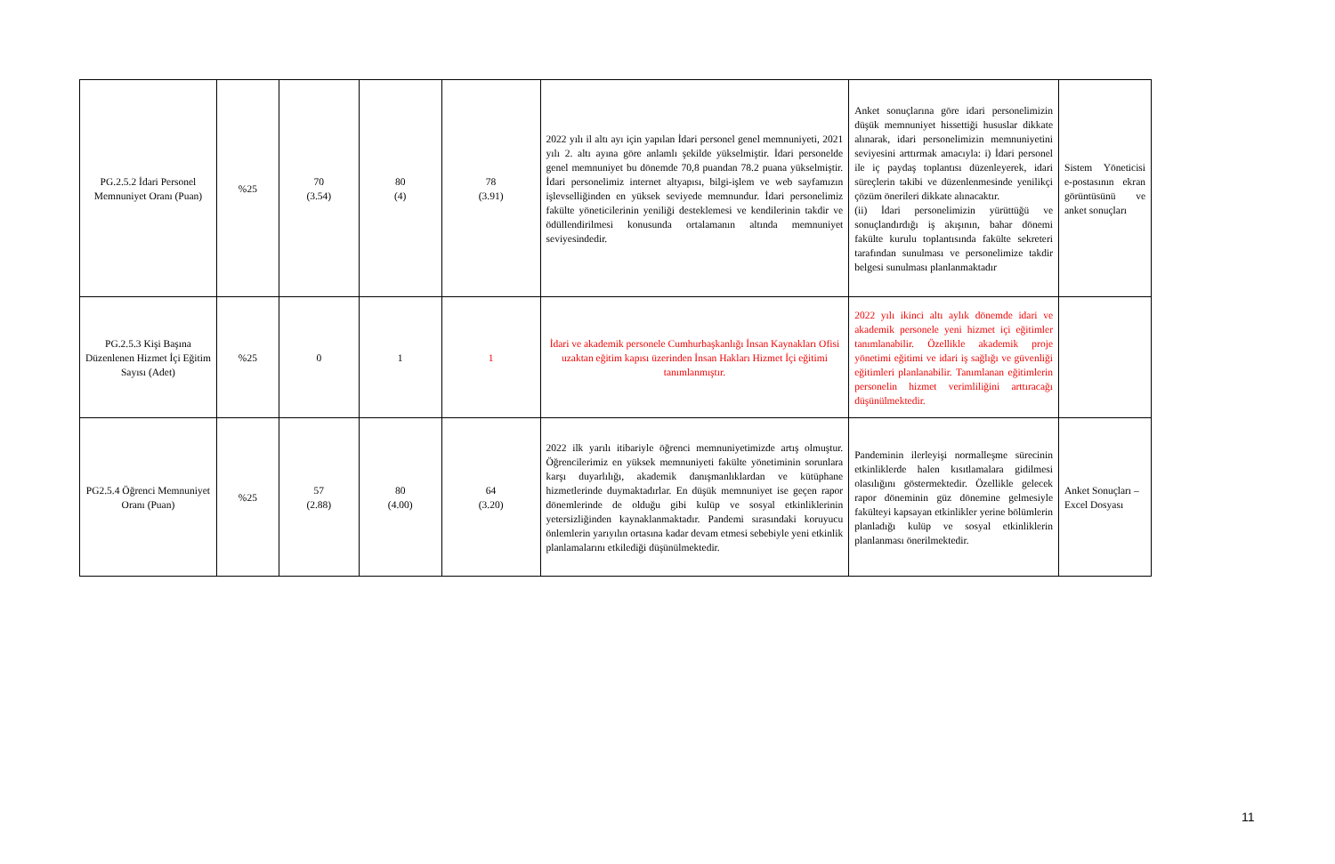| PG.2.5.2 İdari Personel Memnuniyet Oranı (Puan) | %25 | 70 (3.54) | 80 (4) | 78 (3.91) | 2022 yılı il altı ayı için yapılan İdari personel genel memnuniyeti, 2021 yılı 2. altı ayına göre anlamlı şekilde yükselmiştir. İdari personelde genel memnuniyet bu dönemde 70,8 puandan 78.2 puana yükselmiştir. İdari personelimiz internet altyapısı, bilgi-işlem ve web sayfamızın işlevselliğinden en yüksek seviyede memnundur. İdari personelimiz fakülte yöneticilerinin yeniliği desteklemesi ve kendilerinin takdir ve ödüllendirilmesi konusunda ortalamanın altında memnuniyet seviyesindedir. | Anket sonuçlarına göre idari personelimizin düşük memnuniyet hissettiği hususlar dikkate alınarak, idari personelimizin memnuniyetini seviyesini arttırmak amacıyla: i) İdari personel ile iç paydaş toplantısı düzenleyerek, idari süreçlerin takibi ve düzenlenmesinde yenilikçi çözüm önerileri dikkate alınacaktır. (ii) İdari personelimizin yürüttüğü ve sonuçlandırdığı iş akışının, bahar dönemi fakülte kurulu toplantısında fakülte sekreteri tarafından sunulması ve personelimize takdir belgesi sunulması planlanmaktadır | Sistem Yöneticisi e-postasının ekran görüntüsünü ve anket sonuçları |
| PG.2.5.3 Kişi Başına Düzenlenen Hizmet İçi Eğitim Sayısı (Adet) | %25 | 0 | 1 | 1 | İdari ve akademik personele Cumhurbaşkanlığı İnsan Kaynakları Ofisi uzaktan eğitim kapısı üzerinden İnsan Hakları Hizmet İçi eğitimi tanımlanmıştır. | 2022 yılı ikinci altı aylık dönemde idari ve akademik personele yeni hizmet içi eğitimler tanımlanabilir. Özellikle akademik proje yönetimi eğitimi ve idari iş sağlığı ve güvenliği eğitimleri planlanabilir. Tanımlanan eğitimlerin personelin hizmet verimliliğini arttıracağı düşünülmektedir. | |
| PG2.5.4 Öğrenci Memnuniyet Oranı (Puan) | %25 | 57 (2.88) | 80 (4.00) | 64 (3.20) | 2022 ilk yarılı itibariyle öğrenci memnuniyetimizde artış olmuştur. Öğrencilerimiz en yüksek memnuniyeti fakülte yönetiminin sorunlara karşı duyarlılığı, akademik danışmanlıklardan ve kütüphane hizmetlerinde duymaktadırlar. En düşük memnuniyet ise geçen rapor dönemlerinde de olduğu gibi kulüp ve sosyal etkinliklerinin yetersizliğinden kaynaklanmaktadır. Pandemi sırasındaki koruyucu önlemlerin yarıyılın ortasına kadar devam etmesi sebebiyle yeni etkinlik planlamalarını etkilediği düşünülmektedir. | Pandeminin ilerleyişi normalleşme sürecinin etkinliklerde halen kısıtlamalara gidilmesi olasılığını göstermektedir. Özellikle gelecek rapor döneminin güz dönemine gelmesiyle fakülteyi kapsayan etkinlikler yerine bölümlerin planladığı kulüp ve sosyal etkinliklerin planlanması önerilmektedir. | Anket Sonuçları – Excel Dosyası |
11